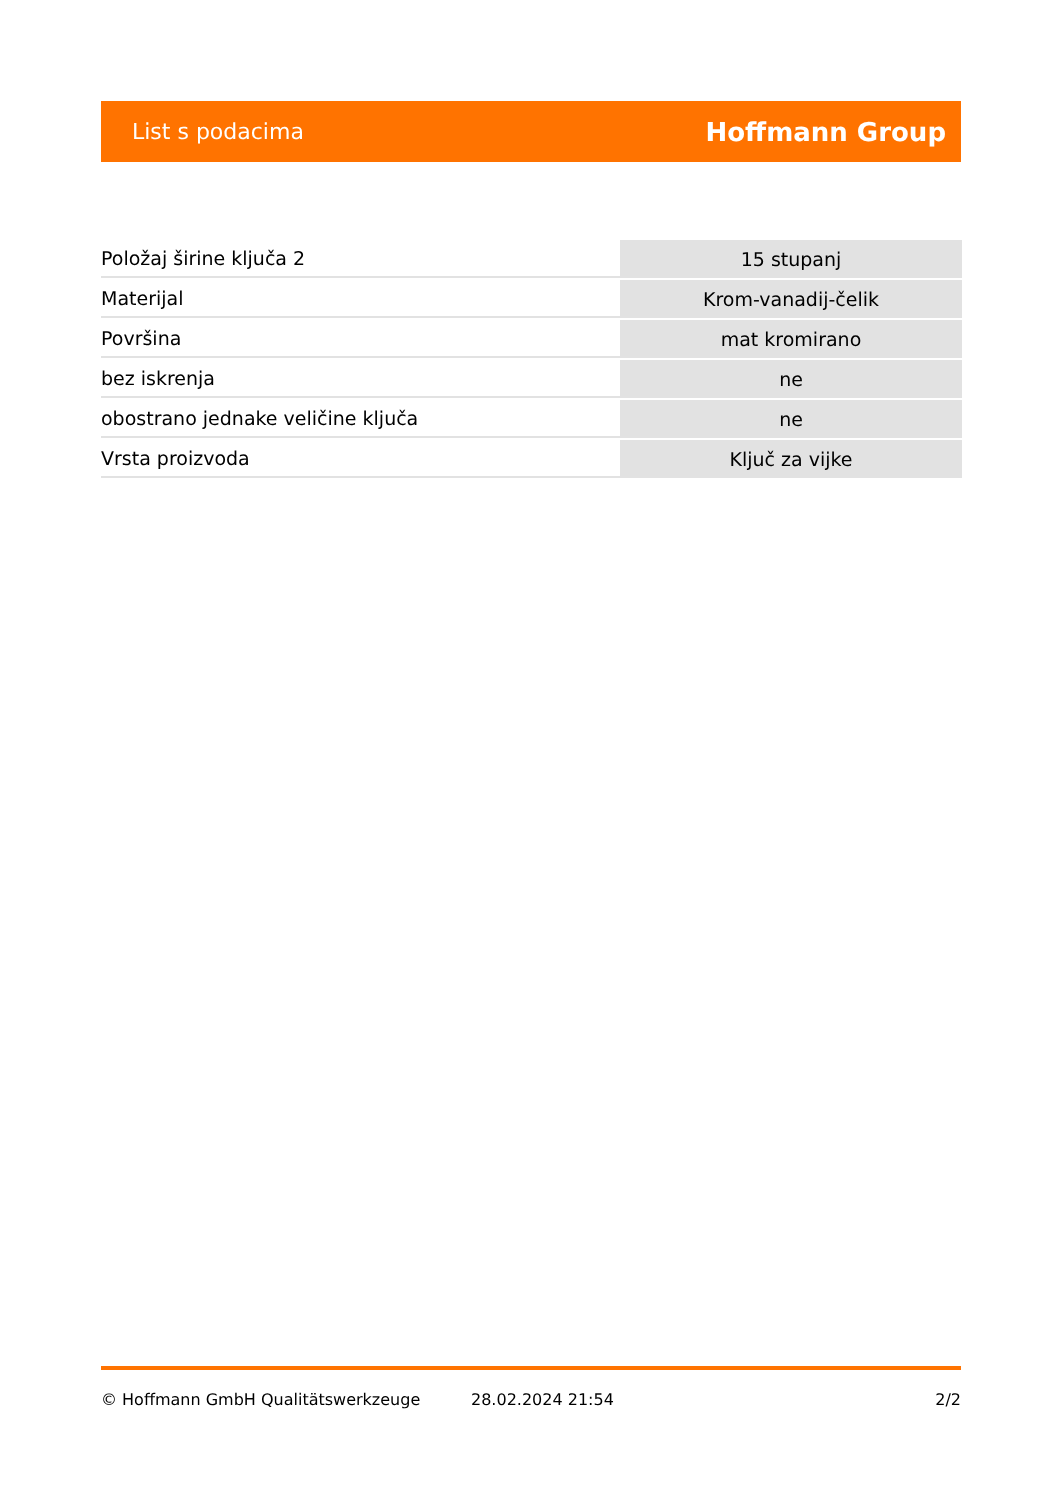List s podacima Hoffmann Group
| Položaj širine ključa 2 | 15 stupanj |
| Materijal | Krom-vanadij-čelik |
| Površina | mat kromirano |
| bez iskrenja | ne |
| obostrano jednake veličine ključa | ne |
| Vrsta proizvoda | Ključ za vijke |
© Hoffmann GmbH Qualitätswerkzeuge 28.02.2024 21:54 2/2